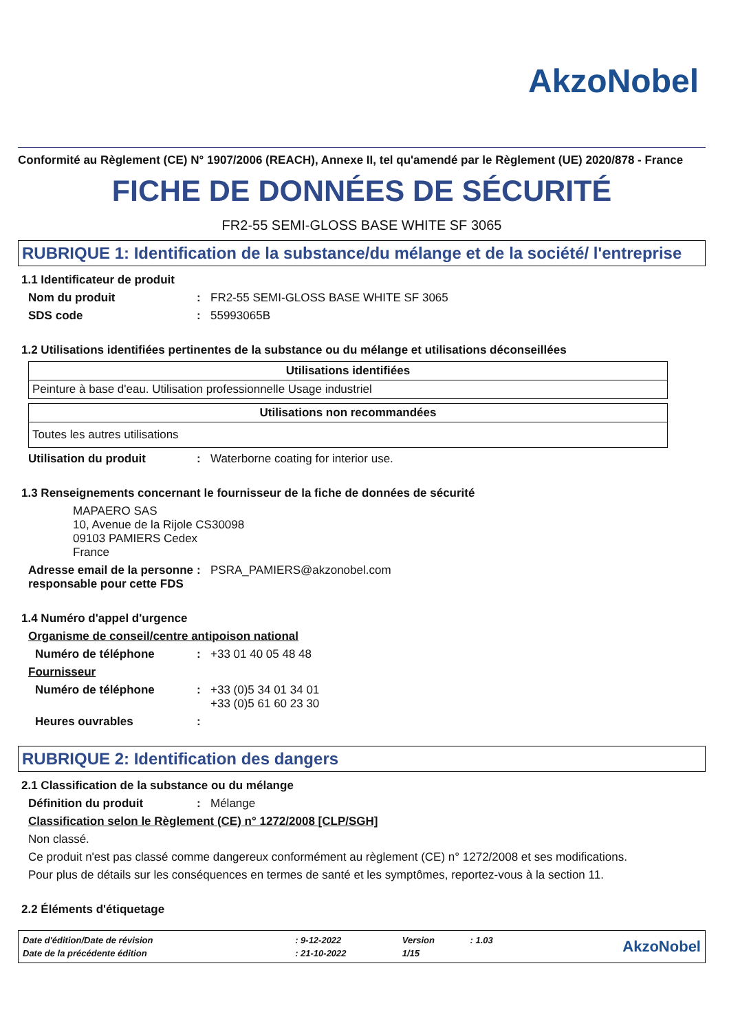AkzoNobel
Conformité au Règlement (CE) N° 1907/2006 (REACH), Annexe II, tel qu'amendé par le Règlement (UE) 2020/878 - France
FICHE DE DONNÉES DE SÉCURITÉ
FR2-55 SEMI-GLOSS BASE WHITE SF 3065
RUBRIQUE 1: Identification de la substance/du mélange et de la société/ l'entreprise
1.1 Identificateur de produit
Nom du produit: FR2-55 SEMI-GLOSS BASE WHITE SF 3065
SDS code: 55993065B
1.2 Utilisations identifiées pertinentes de la substance ou du mélange et utilisations déconseillées
| Utilisations identifiées |
| --- |
| Peinture à base d'eau. Utilisation professionnelle Usage industriel |
| Utilisations non recommandées |
| --- |
| Toutes les autres utilisations |
Utilisation du produit: Waterborne coating for interior use.
1.3 Renseignements concernant le fournisseur de la fiche de données de sécurité
MAPAERO SAS
10, Avenue de la Rijole CS30098
09103 PAMIERS Cedex
France
Adresse email de la personne responsable pour cette FDS: PSRA_PAMIERS@akzonobel.com
1.4 Numéro d'appel d'urgence
Organisme de conseil/centre antipoison national
Numéro de téléphone: +33 01 40 05 48 48
Fournisseur
Numéro de téléphone: +33 (0)5 34 01 34 01
+33 (0)5 61 60 23 30
Heures ouvrables:
RUBRIQUE 2: Identification des dangers
2.1 Classification de la substance ou du mélange
Définition du produit: Mélange
Classification selon le Règlement (CE) n° 1272/2008 [CLP/SGH]
Non classé.
Ce produit n'est pas classé comme dangereux conformément au règlement (CE) n° 1272/2008 et ses modifications.
Pour plus de détails sur les conséquences en termes de santé et les symptômes, reportez-vous à la section 11.
2.2 Éléments d'étiquetage
| Date d'édition/Date de révision | : 9-12-2022 | Version | : 1.03 |
| Date de la précédente édition | : 21-10-2022 | 1/15 | |
AkzoNobel